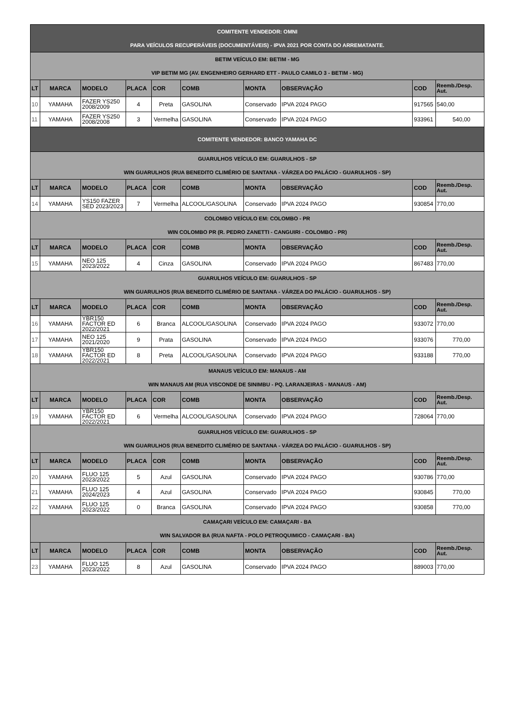| COMITENTE VENDEDOR: OMNI PARA VEÍCULOS RECUPERÁVEIS (DOCUMENTÁVEIS) - IPVA 2021 POR CONTA DO ARREMATANTE. | | | | | | | | | |
| BETIM VEÍCULO EM: BETIM - MG VIP BETIM MG (AV. ENGENHEIRO GERHARD ETT - PAULO CAMILO 3 - BETIM - MG) | | | | | | | | | |
| LT | MARCA | MODELO | PLACA | COR | COMB | MONTA | OBSERVAÇÃO | COD | Reemb./Desp. Aut. |
| 10 | YAMAHA | FAZER YS250 2008/2009 | 4 | Preta | GASOLINA | Conservado | IPVA 2024 PAGO | 917565 | 540,00 |
| 11 | YAMAHA | FAZER YS250 2008/2008 | 3 | Vermelha | GASOLINA | Conservado | IPVA 2024 PAGO | 933961 | 540,00 |
| COMITENTE VENDEDOR: BANCO YAMAHA DC | | | | | | | | | |
| GUARULHOS VEÍCULO EM: GUARULHOS - SP WIN GUARULHOS (RUA BENEDITO CLIMÉRIO DE SANTANA - VÁRZEA DO PALÁCIO - GUARULHOS - SP) | | | | | | | | | |
| LT | MARCA | MODELO | PLACA | COR | COMB | MONTA | OBSERVAÇÃO | COD | Reemb./Desp. Aut. |
| 14 | YAMAHA | YS150 FAZER SED 2023/2023 | 7 | Vermelha | ALCOOL/GASOLINA | Conservado | IPVA 2024 PAGO | 930854 | 770,00 |
| COLOMBO VEÍCULO EM: COLOMBO - PR WIN COLOMBO PR (R. PEDRO ZANETTI - CANGUIRI - COLOMBO - PR) | | | | | | | | | |
| LT | MARCA | MODELO | PLACA | COR | COMB | MONTA | OBSERVAÇÃO | COD | Reemb./Desp. Aut. |
| 15 | YAMAHA | NEO 125 2023/2022 | 4 | Cinza | GASOLINA | Conservado | IPVA 2024 PAGO | 867483 | 770,00 |
| GUARULHOS VEÍCULO EM: GUARULHOS - SP WIN GUARULHOS (RUA BENEDITO CLIMÉRIO DE SANTANA - VÁRZEA DO PALÁCIO - GUARULHOS - SP) | | | | | | | | | |
| LT | MARCA | MODELO | PLACA | COR | COMB | MONTA | OBSERVAÇÃO | COD | Reemb./Desp. Aut. |
| 16 | YAMAHA | YBR150 FACTOR ED 2022/2021 | 6 | Branca | ALCOOL/GASOLINA | Conservado | IPVA 2024 PAGO | 933072 | 770,00 |
| 17 | YAMAHA | NEO 125 2021/2020 | 9 | Prata | GASOLINA | Conservado | IPVA 2024 PAGO | 933076 | 770,00 |
| 18 | YAMAHA | YBR150 FACTOR ED 2022/2021 | 8 | Preta | ALCOOL/GASOLINA | Conservado | IPVA 2024 PAGO | 933188 | 770,00 |
| MANAUS VEÍCULO EM: MANAUS - AM WIN MANAUS AM (RUA VISCONDE DE SINIMBU - PQ. LARANJEIRAS - MANAUS - AM) | | | | | | | | | |
| LT | MARCA | MODELO | PLACA | COR | COMB | MONTA | OBSERVAÇÃO | COD | Reemb./Desp. Aut. |
| 19 | YAMAHA | YBR150 FACTOR ED 2022/2021 | 6 | Vermelha | ALCOOL/GASOLINA | Conservado | IPVA 2024 PAGO | 728064 | 770,00 |
| GUARULHOS VEÍCULO EM: GUARULHOS - SP WIN GUARULHOS (RUA BENEDITO CLIMÉRIO DE SANTANA - VÁRZEA DO PALÁCIO - GUARULHOS - SP) | | | | | | | | | |
| LT | MARCA | MODELO | PLACA | COR | COMB | MONTA | OBSERVAÇÃO | COD | Reemb./Desp. Aut. |
| 20 | YAMAHA | FLUO 125 2023/2022 | 5 | Azul | GASOLINA | Conservado | IPVA 2024 PAGO | 930786 | 770,00 |
| 21 | YAMAHA | FLUO 125 2024/2023 | 4 | Azul | GASOLINA | Conservado | IPVA 2024 PAGO | 930845 | 770,00 |
| 22 | YAMAHA | FLUO 125 2023/2022 | 0 | Branca | GASOLINA | Conservado | IPVA 2024 PAGO | 930858 | 770,00 |
| CAMAÇARI VEÍCULO EM: CAMAÇARI - BA WIN SALVADOR BA (RUA NAFTA - POLO PETROQUIMICO - CAMAÇARI - BA) | | | | | | | | | |
| LT | MARCA | MODELO | PLACA | COR | COMB | MONTA | OBSERVAÇÃO | COD | Reemb./Desp. Aut. |
| 23 | YAMAHA | FLUO 125 2023/2022 | 8 | Azul | GASOLINA | Conservado | IPVA 2024 PAGO | 889003 | 770,00 |